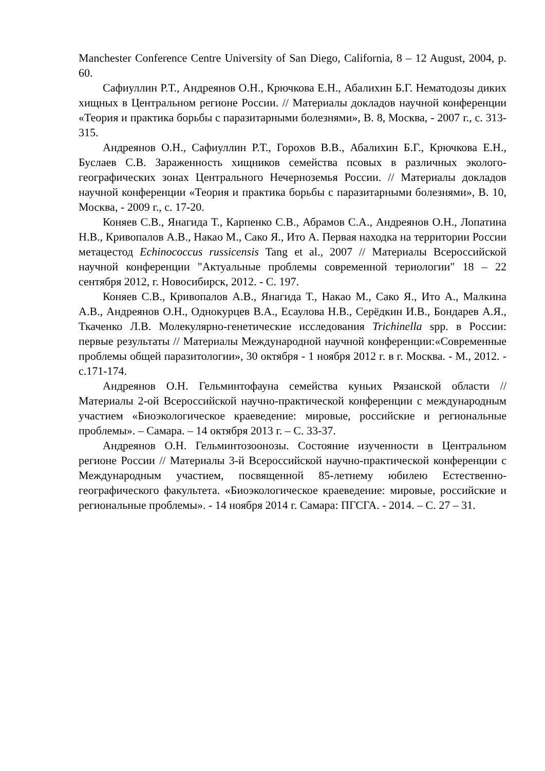Manchester Conference Centre University of San Diego, California, 8 – 12 August, 2004, p. 60.
Сафиуллин Р.Т., Андреянов О.Н., Крючкова Е.Н., Абалихин Б.Г. Нематодозы диких хищных в Центральном регионе России. // Материалы докладов научной конференции «Теория и практика борьбы с паразитарными болезнями», В. 8, Москва, - 2007 г., с. 313-315.
Андреянов О.Н., Сафиуллин Р.Т., Горохов В.В., Абалихин Б.Г., Крючкова Е.Н., Буслаев С.В. Зараженность хищников семейства псовых в различных эколого-географических зонах Центрального Нечерноземья России. // Материалы докладов научной конференции «Теория и практика борьбы с паразитарными болезнями», В. 10, Москва, - 2009 г., с. 17-20.
Коняев С.В., Янагида Т., Карпенко С.В., Абрамов С.А., Андреянов О.Н., Лопатина Н.В., Кривопалов А.В., Накао М., Сако Я., Ито А. Первая находка на территории России метацестод Echinococcus russicensis Tang et al., 2007 // Материалы Всероссийской научной конференции "Актуальные проблемы современной териологии" 18 – 22 сентября 2012, г. Новосибирск, 2012. - С. 197.
Коняев С.В., Кривопалов А.В., Янагида Т., Накао М., Сако Я., Ито А., Малкина А.В., Андреянов О.Н., Однокурцев В.А., Есаулова Н.В., Серёдкин И.В., Бондарев А.Я., Ткаченко Л.В. Молекулярно-генетические исследования Trichinella spp. в России: первые результаты // Материалы Международной научной конференции:«Современные проблемы общей паразитологии», 30 октября - 1 ноября 2012 г. в г. Москва. - М., 2012. - с.171-174.
Андреянов О.Н. Гельминтофауна семейства куньих Рязанской области // Материалы 2-ой Всероссийской научно-практической конференции с международным участием «Биоэкологическое краеведение: мировые, российские и региональные проблемы». – Самара. – 14 октября 2013 г. – С. 33-37.
Андреянов О.Н. Гельминтозоонозы. Состояние изученности в Центральном регионе России // Материалы 3-й Всероссийской научно-практической конференции с Международным участием, посвященной 85-летнему юбилею Естественно-географического факультета. «Биоэкологическое краеведение: мировые, российские и региональные проблемы». - 14 ноября 2014 г. Самара: ПГСГА. - 2014. – С. 27 – 31.